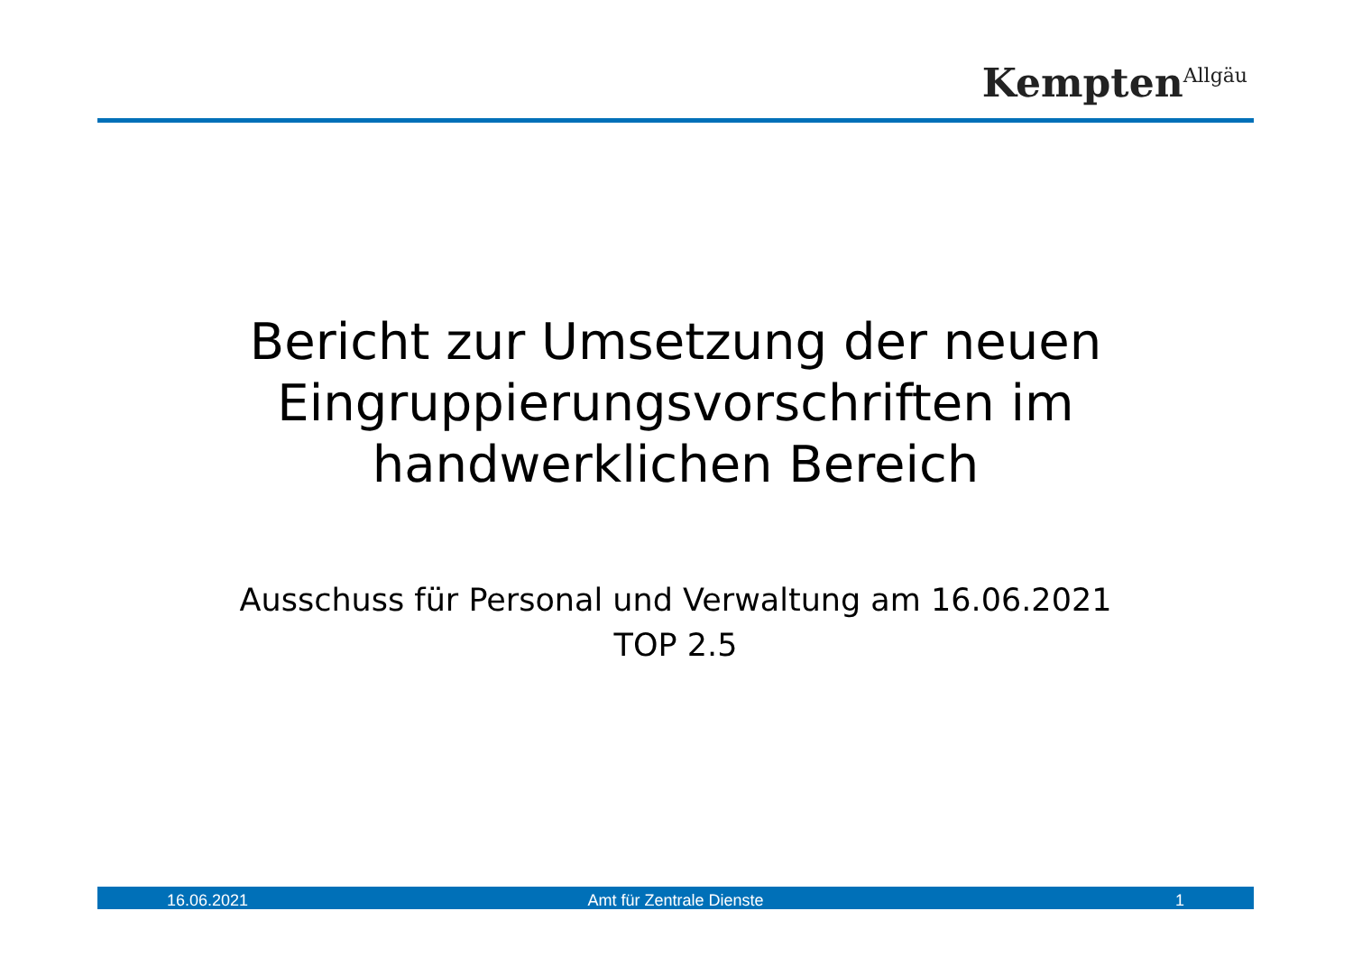Kempten<sup>Allgäu</sup>
Bericht zur Umsetzung der neuen
Eingruppierungsvorschriften im
handwerklichen Bereich
Ausschuss für Personal und Verwaltung am 16.06.2021
TOP 2.5
16.06.2021 Amt für Zentrale Dienste 1